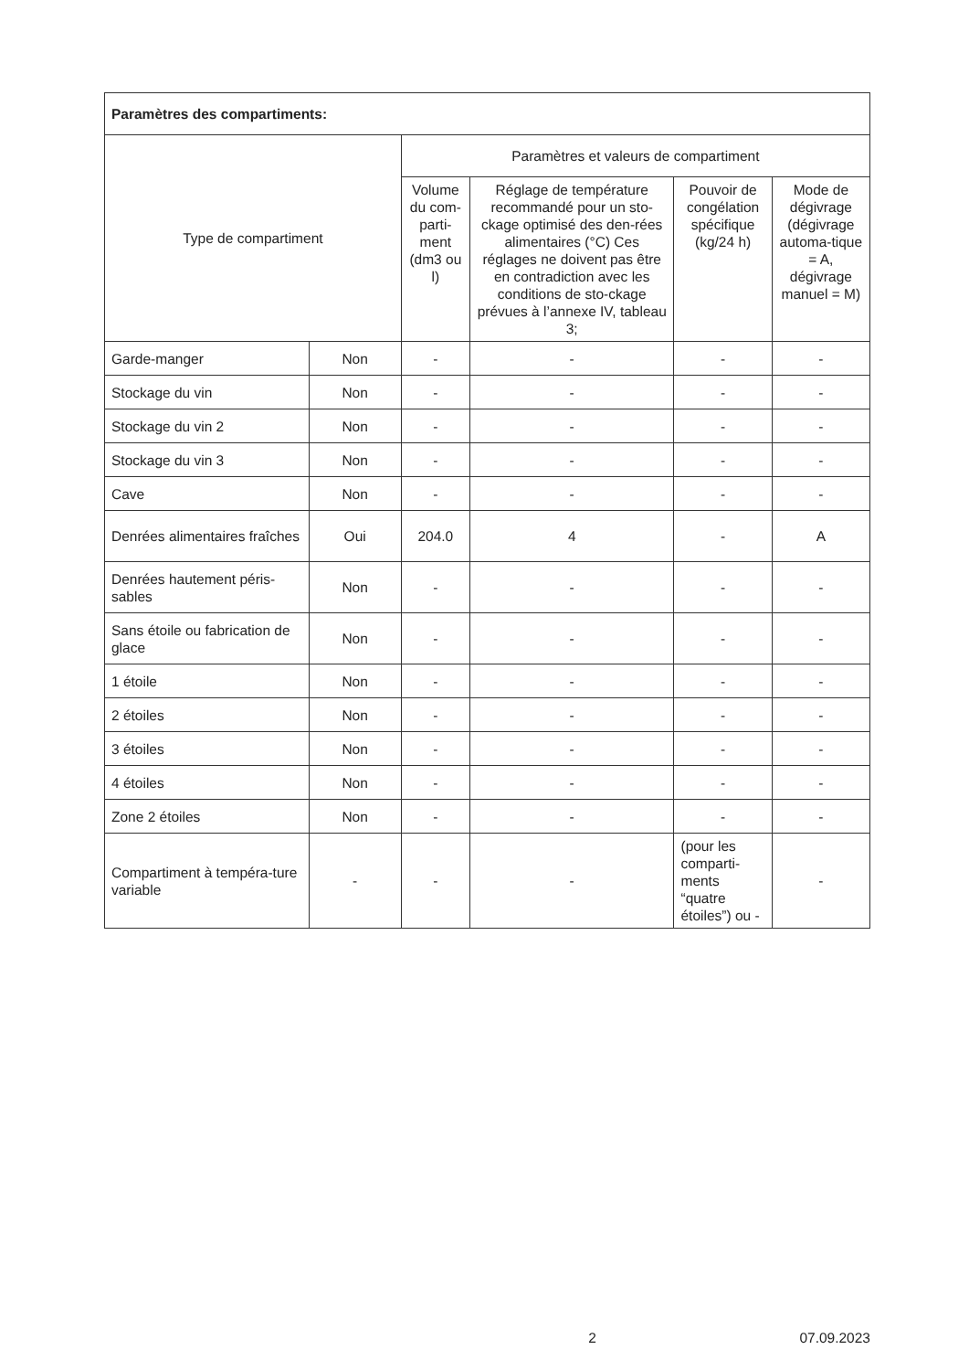| Paramètres des compartiments: | | | | | |
| --- | --- | --- | --- | --- | --- |
| Type de compartiment | | Paramètres et valeurs de compartiment | | | |
| | | Volume du com-parti-ment (dm3 ou l) | Réglage de température recommandé pour un sto-ckage optimisé des den-rées alimentaires (°C) Ces réglages ne doivent pas être en contradiction avec les conditions de sto-ckage prévues à l’annexe IV, tableau 3; | Pouvoir de congélation spécifique (kg/24 h) | Mode de dégivrage (dégivrage automa-tique = A, dégivrage manuel = M) |
| Garde-manger | Non | - | - | - | - |
| Stockage du vin | Non | - | - | - | - |
| Stockage du vin 2 | Non | - | - | - | - |
| Stockage du vin 3 | Non | - | - | - | - |
| Cave | Non | - | - | - | - |
| Denrées alimentaires fraîches | Oui | 204.0 | 4 | - | A |
| Denrées hautement péris-sables | Non | - | - | - | - |
| Sans étoile ou fabrication de glace | Non | - | - | - | - |
| 1 étoile | Non | - | - | - | - |
| 2 étoiles | Non | - | - | - | - |
| 3 étoiles | Non | - | - | - | - |
| 4 étoiles | Non | - | - | - | - |
| Zone 2 étoiles | Non | - | - | - | - |
| Compartiment à tempéra-ture variable | - | - | - | (pour les comparti-ments “quatre étoiles”) ou - | - |
x 2 07.09.2023